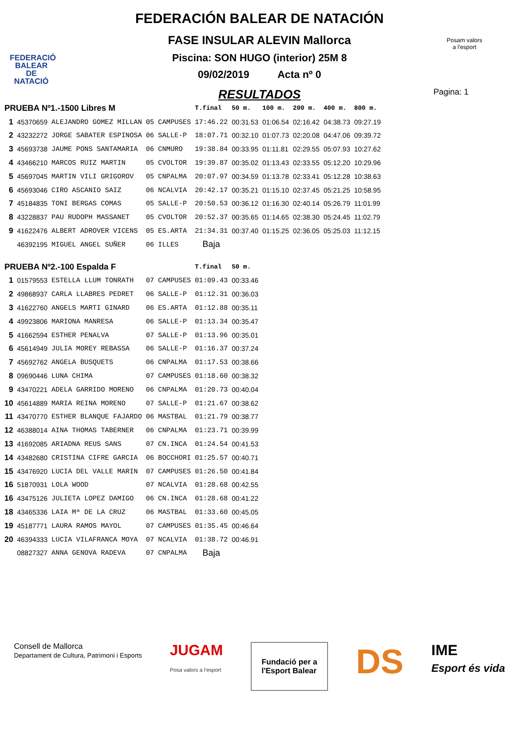FEDERACIÓ
BALEAR DE
NATACIÓ
Posam valors
a l'esport
FEDERACIÓN BALEAR DE NATACIÓN
FASE INSULAR ALEVIN Mallorca
Piscina: SON HUGO (interior) 25M 8
09/02/2019 Acta nº 0
RESULTADOS
Pagina: 1
| PRUEBA Nº1.-1500 Libres M | | | | | T.final | 50 m. | 100 m. | 200 m. | 400 m. | 800 m. |
| --- | --- | --- | --- | --- | --- | --- | --- | --- | --- | --- |
| 1 | 45370659 | ALEJANDRO GOMEZ MILLAN | 05 | CAMPUSES | 17:46.22 | 00:31.53 | 01:06.54 | 02:16.42 | 04:38.73 | 09:27.19 |
| 2 | 43232272 | JORGE SABATER ESPINOSA | 06 | SALLE-P | 18:07.71 | 00:32.10 | 01:07.73 | 02:20.08 | 04:47.06 | 09:39.72 |
| 3 | 45693738 | JAUME PONS SANTAMARIA | 06 | CNMURO | 19:38.84 | 00:33.95 | 01:11.81 | 02:29.55 | 05:07.93 | 10:27.62 |
| 4 | 43466210 | MARCOS RUIZ MARTIN | 05 | CVOLTOR | 19:39.87 | 00:35.02 | 01:13.43 | 02:33.55 | 05:12.20 | 10:29.96 |
| 5 | 45697045 | MARTIN VILI GRIGOROV | 05 | CNPALMA | 20:07.97 | 00:34.59 | 01:13.78 | 02:33.41 | 05:12.28 | 10:38.63 |
| 6 | 45693046 | CIRO ASCANIO SAIZ | 06 | NCALVIA | 20:42.17 | 00:35.21 | 01:15.10 | 02:37.45 | 05:21.25 | 10:58.95 |
| 7 | 45184835 | TONI BERGAS COMAS | 05 | SALLE-P | 20:50.53 | 00:36.12 | 01:16.30 | 02:40.14 | 05:26.79 | 11:01.99 |
| 8 | 43228837 | PAU RUDOPH MASSANET | 05 | CVOLTOR | 20:52.37 | 00:35.65 | 01:14.65 | 02:38.30 | 05:24.45 | 11:02.79 |
| 9 | 41622476 | ALBERT ADROVER VICENS | 05 | ES.ARTA | 21:34.31 | 00:37.40 | 01:15.25 | 02:36.05 | 05:25.03 | 11:12.15 |
| | 46392195 | MIGUEL ANGEL SUÑER | 06 | ILLES | Baja | | | | | |
| PRUEBA Nº2.-100 Espalda F | | | | | T.final | 50 m. | | | | |
| 1 | 01579553 | ESTELLA LLUM TONRATH | 07 | CAMPUSES | 01:09.43 | 00:33.46 | | | | |
| 2 | 49868937 | CARLA LLABRES PEDRET | 06 | SALLE-P | 01:12.31 | 00:36.03 | | | | |
| 3 | 41622760 | ANGELS MARTI GINARD | 06 | ES.ARTA | 01:12.88 | 00:35.11 | | | | |
| 4 | 49923806 | MARIONA MANRESA | 06 | SALLE-P | 01:13.34 | 00:35.47 | | | | |
| 5 | 41662594 | ESTHER PENALVA | 07 | SALLE-P | 01:13.96 | 00:35.01 | | | | |
| 6 | 45614949 | JULIA MOREY REBASSA | 06 | SALLE-P | 01:16.37 | 00:37.24 | | | | |
| 7 | 45692762 | ANGELA BUSQUETS | 06 | CNPALMA | 01:17.53 | 00:38.66 | | | | |
| 8 | 09690446 | LUNA CHIMA | 07 | CAMPUSES | 01:18.60 | 00:38.32 | | | | |
| 9 | 43470221 | ADELA GARRIDO MORENO | 06 | CNPALMA | 01:20.73 | 00:40.04 | | | | |
| 10 | 45614889 | MARIA REINA MORENO | 07 | SALLE-P | 01:21.67 | 00:38.62 | | | | |
| 11 | 43470770 | ESTHER BLANQUE FAJARDO | 06 | MASTBAL | 01:21.79 | 00:38.77 | | | | |
| 12 | 46388014 | AINA THOMAS TABERNER | 06 | CNPALMA | 01:23.71 | 00:39.99 | | | | |
| 13 | 41692085 | ARIADNA REUS SANS | 07 | CN.INCA | 01:24.54 | 00:41.53 | | | | |
| 14 | 43482680 | CRISTINA CIFRE GARCIA | 06 | BOCCHORI | 01:25.57 | 00:40.71 | | | | |
| 15 | 43476920 | LUCIA DEL VALLE MARIN | 07 | CAMPUSES | 01:26.50 | 00:41.84 | | | | |
| 16 | 51870931 | LOLA WOOD | 07 | NCALVIA | 01:28.68 | 00:42.55 | | | | |
| 16 | 43475126 | JULIETA LOPEZ DAMIGO | 06 | CN.INCA | 01:28.68 | 00:41.22 | | | | |
| 18 | 43465336 | LAIA Mª DE LA CRUZ | 06 | MASTBAL | 01:33.60 | 00:45.05 | | | | |
| 19 | 45187771 | LAURA RAMOS MAYOL | 07 | CAMPUSES | 01:35.45 | 00:46.64 | | | | |
| 20 | 46394333 | LUCIA VILAFRANCA MOYA | 07 | NCALVIA | 01:38.72 | 00:46.91 | | | | |
| | 08827327 | ANNA GENOVA RADEVA | 07 | CNPALMA | Baja | | | | | |
Consell de Mallorca
Departament de Cultura, Patrimoni i Esports
JUGAM
Posa valors a l'esport
Fundació per a
l'Esport Balear
DS
IME
Esport és vida